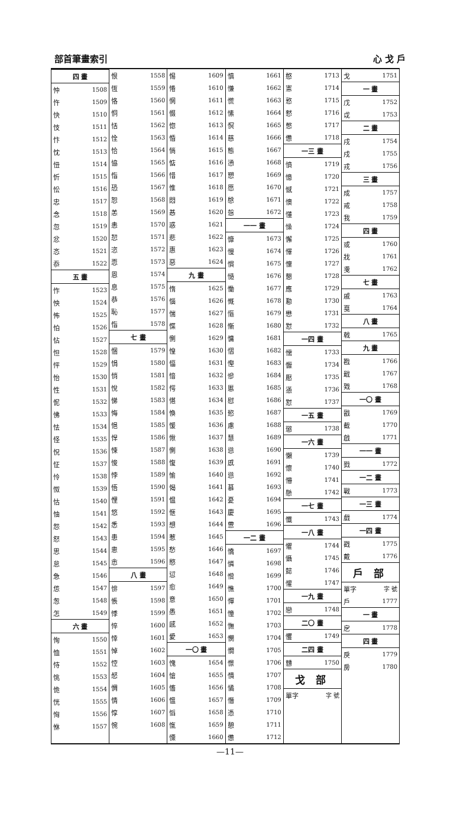部首筆畫索引 心 戈 戶
| 四 畫 | |
| --- | --- |
| 忡 | 1508 |
| 忤 | 1509 |
| 快 | 1510 |
| 忮 | 1511 |
| 忭 | 1512 |
| 忱 | 1513 |
| 忸 | 1514 |
| 忻 | 1515 |
| 忪 | 1516 |
| 忠 | 1517 |
| 念 | 1518 |
| 忽 | 1519 |
| 忿 | 1520 |
| 忞 | 1521 |
| 忝 | 1522 |
| 五 畫 | |
| 怍 | 1523 |
| 怏 | 1524 |
| 怖 | 1525 |
| 怕 | 1526 |
| 怗 | 1527 |
| 怛 | 1528 |
| 怦 | 1529 |
| 怡 | 1530 |
| 性 | 1531 |
| 怩 | 1532 |
| 怫 | 1533 |
| 怯 | 1534 |
| 怪 | 1535 |
| 怳 | 1536 |
| 怔 | 1537 |
| 怜 | 1538 |
| 怓 | 1539 |
| 怙 | 1540 |
| 怞 | 1541 |
| 怨 | 1542 |
| 怒 | 1543 |
| 思 | 1544 |
| 怠 | 1545 |
| 急 | 1546 |
| 怹 | 1547 |
| 怱 | 1548 |
| 怎 | 1549 |
| 六 畫 | |
| 恂 | 1550 |
| 恤 | 1551 |
| 恃 | 1552 |
| 恌 | 1553 |
| 恑 | 1554 |
| 恍 | 1555 |
| 恟 | 1556 |
| 恘 | 1557 |
| 恨 | 1558 |
| 恆 | 1559 |
| 恪 | 1560 |
| 恫 | 1561 |
| 恬 | 1562 |
| 恮 | 1563 |
| 恰 | 1564 |
| 恊 | 1565 |
| 恉 | 1566 |
| 恐 | 1567 |
| 恕 | 1568 |
| 恙 | 1569 |
| 恚 | 1570 |
| 恝 | 1571 |
| 恣 | 1572 |
| 恧 | 1573 |
| 恩 | 1574 |
| 息 | 1575 |
| 恭 | 1576 |
| 恥 | 1577 |
| 恉 | 1578 |
| 七 畫 | |
| 悃 | 1579 |
| 悁 | 1580 |
| 悄 | 1581 |
| 悅 | 1582 |
| 悌 | 1583 |
| 悔 | 1584 |
| 悒 | 1585 |
| 悍 | 1586 |
| 悚 | 1587 |
| 悛 | 1588 |
| 悖 | 1589 |
| 悟 | 1590 |
| 悝 | 1591 |
| 悠 | 1592 |
| 悉 | 1593 |
| 患 | 1594 |
| 悤 | 1595 |
| 悆 | 1596 |
| 八 畫 | |
| 悱 | 1597 |
| 悵 | 1598 |
| 悸 | 1599 |
| 悴 | 1600 |
| 悻 | 1601 |
| 悼 | 1602 |
| 悾 | 1603 |
| 惄 | 1604 |
| 惆 | 1605 |
| 情 | 1606 |
| 惇 | 1607 |
| 惋 | 1608 |
| 惕 | 1609 |
| 惓 | 1610 |
| 惘 | 1611 |
| 惙 | 1612 |
| 惚 | 1613 |
| 惛 | 1614 |
| 惝 | 1615 |
| 惦 | 1616 |
| 惜 | 1617 |
| 惟 | 1618 |
| 悶 | 1619 |
| 惎 | 1620 |
| 惑 | 1621 |
| 悲 | 1622 |
| 惠 | 1623 |
| 惡 | 1624 |
| 九 畫 | |
| 惰 | 1625 |
| 惱 | 1626 |
| 惴 | 1627 |
| 惵 | 1628 |
| 惻 | 1629 |
| 惶 | 1630 |
| 愊 | 1631 |
| 愔 | 1632 |
| 愕 | 1633 |
| 愖 | 1634 |
| 愌 | 1635 |
| 愋 | 1636 |
| 愀 | 1637 |
| 惻 | 1638 |
| 愎 | 1639 |
| 愉 | 1640 |
| 愒 | 1641 |
| 愠 | 1642 |
| 愜 | 1643 |
| 想 | 1644 |
| 惹 | 1645 |
| 愁 | 1646 |
| 愍 | 1647 |
| 愆 | 1648 |
| 愈 | 1649 |
| 意 | 1650 |
| 愚 | 1651 |
| 感 | 1652 |
| 愛 | 1653 |
| 一〇 畫 | |
| 愧 | 1654 |
| 愴 | 1655 |
| 慉 | 1656 |
| 慍 | 1657 |
| 慆 | 1658 |
| 愾 | 1659 |
| 慄 | 1660 |
| 慎 | 1661 |
| 慊 | 1662 |
| 慌 | 1663 |
| 愫 | 1664 |
| 慏 | 1665 |
| 慈 | 1666 |
| 態 | 1667 |
| 慂 | 1668 |
| 愬 | 1669 |
| 愿 | 1670 |
| 慇 | 1671 |
| 愨 | 1672 |
| 一一 畫 | |
| 慷 | 1673 |
| 慢 | 1674 |
| 慣 | 1675 |
| 慥 | 1676 |
| 慟 | 1677 |
| 慨 | 1678 |
| 慪 | 1679 |
| 慚 | 1680 |
| 慵 | 1681 |
| 慴 | 1682 |
| 慳 | 1683 |
| 慘 | 1684 |
| 慝 | 1685 |
| 慰 | 1686 |
| 慾 | 1687 |
| 慮 | 1688 |
| 慧 | 1689 |
| 慫 | 1690 |
| 慼 | 1691 |
| 慫 | 1692 |
| 慕 | 1693 |
| 憂 | 1694 |
| 慶 | 1695 |
| 慸 | 1696 |
| 一二 畫 | |
| 憍 | 1697 |
| 憐 | 1698 |
| 憎 | 1699 |
| 憔 | 1700 |
| 憚 | 1701 |
| 憧 | 1702 |
| 憮 | 1703 |
| 憫 | 1704 |
| 憪 | 1705 |
| 憬 | 1706 |
| 憒 | 1707 |
| 憰 | 1708 |
| 憯 | 1709 |
| 憑 | 1710 |
| 憩 | 1711 |
| 憊 | 1712 |
| 憨 | 1713 |
| 憲 | 1714 |
| 憝 | 1715 |
| 憖 | 1716 |
| 憋 | 1717 |
| 憊 | 1718 |
| 一三 畫 | |
| 憤 | 1719 |
| 憶 | 1720 |
| 憾 | 1721 |
| 懊 | 1722 |
| 懂 | 1723 |
| 懆 | 1724 |
| 懈 | 1725 |
| 懌 | 1726 |
| 懍 | 1727 |
| 懇 | 1728 |
| 應 | 1729 |
| 懃 | 1730 |
| 懋 | 1731 |
| 懟 | 1732 |
| 一四 畫 | |
| 懦 | 1733 |
| 懨 | 1734 |
| 懕 | 1735 |
| 懣 | 1736 |
| 懟 | 1737 |
| 一五 畫 | |
| 懲 | 1738 |
| 一六 畫 | |
| 懶 | 1739 |
| 懷 | 1740 |
| 懵 | 1741 |
| 懸 | 1742 |
| 一七 畫 | |
| 懺 | 1743 |
| 一八 畫 | |
| 懼 | 1744 |
| 懾 | 1745 |
| 懿 | 1746 |
| 懽 | 1747 |
| 一九 畫 | |
| 戀 | 1748 |
| 二〇 畫 | |
| 戄 | 1749 |
| 二四 畫 | |
| 戇 | 1750 |
| 戈 部 | |
| 單字 | 字 號 |
| 戈 | 1751 |
| 一 畫 | |
| 戊 | 1752 |
| 戉 | 1753 |
| 二 畫 | |
| 戌 | 1754 |
| 戍 | 1755 |
| 戎 | 1756 |
| 三 畫 | |
| 成 | 1757 |
| 戒 | 1758 |
| 我 | 1759 |
| 四 畫 | |
| 或 | 1760 |
| 戕 | 1761 |
| 戔 | 1762 |
| 七 畫 | |
| 戚 | 1763 |
| 戛 | 1764 |
| 八 畫 | |
| 戟 | 1765 |
| 九 畫 | |
| 戡 | 1766 |
| 戢 | 1767 |
| 戣 | 1768 |
| 一〇 畫 | |
| 戩 | 1769 |
| 截 | 1770 |
| 戧 | 1771 |
| 一一 畫 | |
| 戮 | 1772 |
| 一二 畫 | |
| 戰 | 1773 |
| 一三 畫 | |
| 戲 | 1774 |
| 一四 畫 | |
| 戳 | 1775 |
| 戴 | 1776 |
| 戶 部 | |
| 單字 | 字 號 |
| 戶 | 1777 |
| 一 畫 | |
| 戹 | 1778 |
| 四 畫 | |
| 戾 | 1779 |
| 房 | 1780 |
—11—